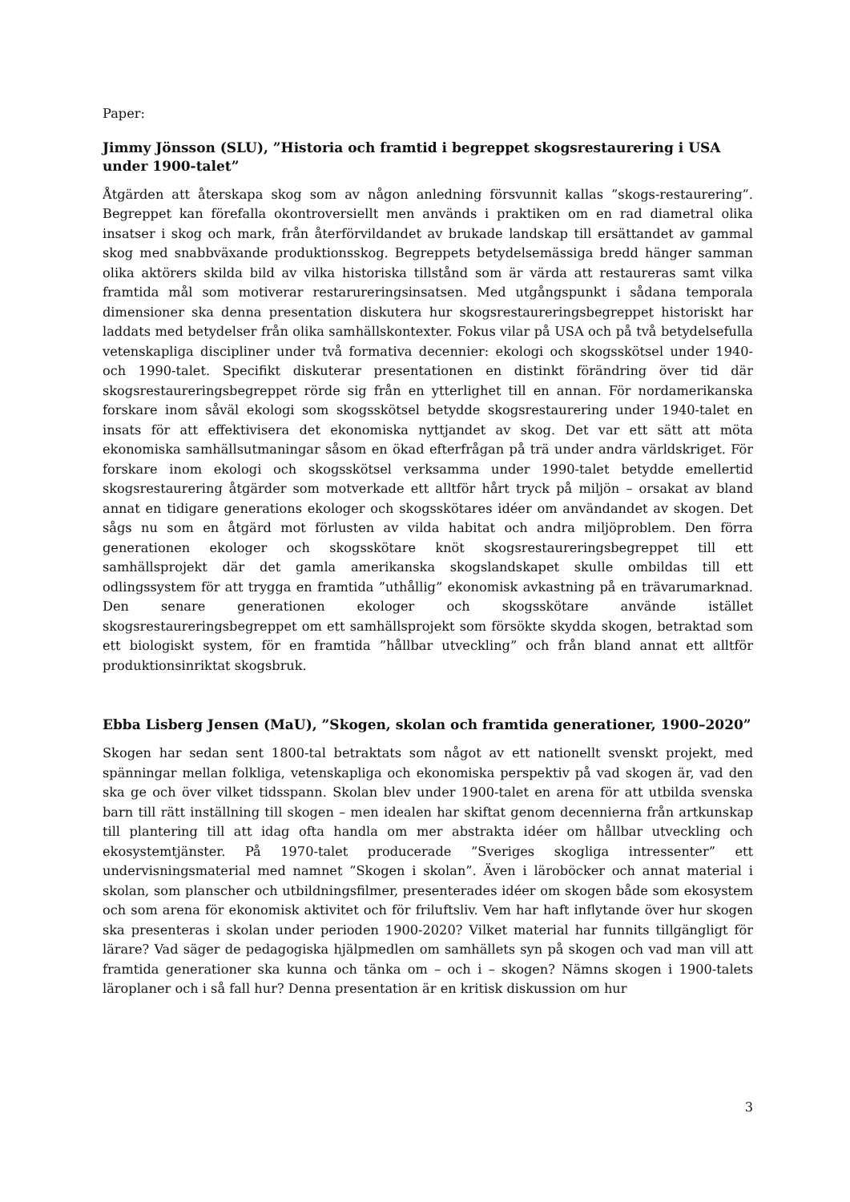Paper:
Jimmy Jönsson (SLU), ”Historia och framtid i begreppet skogsrestaurering i USA under 1900-talet”
Åtgärden att återskapa skog som av någon anledning försvunnit kallas ”skogs-restaurering”. Begreppet kan förefalla okontroversiellt men används i praktiken om en rad diametral olika insatser i skog och mark, från återförvildandet av brukade landskap till ersättandet av gammal skog med snabbväxande produktionsskog. Begreppets betydelsemässiga bredd hänger samman olika aktörers skilda bild av vilka historiska tillstånd som är värda att restaureras samt vilka framtida mål som motiverar restarureringsinsatsen. Med utgångspunkt i sådana temporala dimensioner ska denna presentation diskutera hur skogsrestaureringsbegreppet historiskt har laddats med betydelser från olika samhällskontexter. Fokus vilar på USA och på två betydelsefulla vetenskapliga discipliner under två formativa decennier: ekologi och skogsskötsel under 1940- och 1990-talet. Specifikt diskuterar presentationen en distinkt förändring över tid där skogsrestaureringsbegreppet rörde sig från en ytterlighet till en annan. För nordamerikanska forskare inom såväl ekologi som skogsskötsel betydde skogsrestaurering under 1940-talet en insats för att effektivisera det ekonomiska nyttjandet av skog. Det var ett sätt att möta ekonomiska samhällsutmaningar såsom en ökad efterfrågan på trä under andra världskriget. För forskare inom ekologi och skogsskötsel verksamma under 1990-talet betydde emellertid skogsrestaurering åtgärder som motverkade ett alltför hårt tryck på miljön – orsakat av bland annat en tidigare generations ekologer och skogsskötares idéer om användandet av skogen. Det sågs nu som en åtgärd mot förlusten av vilda habitat och andra miljöproblem. Den förra generationen ekologer och skogsskötare knöt skogsrestaureringsbegreppet till ett samhällsprojekt där det gamla amerikanska skogslandskapet skulle ombildas till ett odlingssystem för att trygga en framtida ”uthållig” ekonomisk avkastning på en trävarumarknad. Den senare generationen ekologer och skogsskötare använde istället skogsrestaureringsbegreppet om ett samhällsprojekt som försökte skydda skogen, betraktad som ett biologiskt system, för en framtida ”hållbar utveckling” och från bland annat ett alltför produktionsinriktat skogsbruk.
Ebba Lisberg Jensen (MaU), ”Skogen, skolan och framtida generationer, 1900–2020”
Skogen har sedan sent 1800-tal betraktats som något av ett nationellt svenskt projekt, med spänningar mellan folkliga, vetenskapliga och ekonomiska perspektiv på vad skogen är, vad den ska ge och över vilket tidsspann. Skolan blev under 1900-talet en arena för att utbilda svenska barn till rätt inställning till skogen – men idealen har skiftat genom decennierna från artkunskap till plantering till att idag ofta handla om mer abstrakta idéer om hållbar utveckling och ekosystemtjänster. På 1970-talet producerade ”Sveriges skogliga intressenter” ett undervisningsmaterial med namnet ”Skogen i skolan”. Även i läroböcker och annat material i skolan, som planscher och utbildningsfilmer, presenterades idéer om skogen både som ekosystem och som arena för ekonomisk aktivitet och för friluftsliv. Vem har haft inflytande över hur skogen ska presenteras i skolan under perioden 1900-2020? Vilket material har funnits tillgängligt för lärare? Vad säger de pedagogiska hjälpmedlen om samhällets syn på skogen och vad man vill att framtida generationer ska kunna och tänka om – och i – skogen? Nämns skogen i 1900-talets läroplaner och i så fall hur? Denna presentation är en kritisk diskussion om hur
3